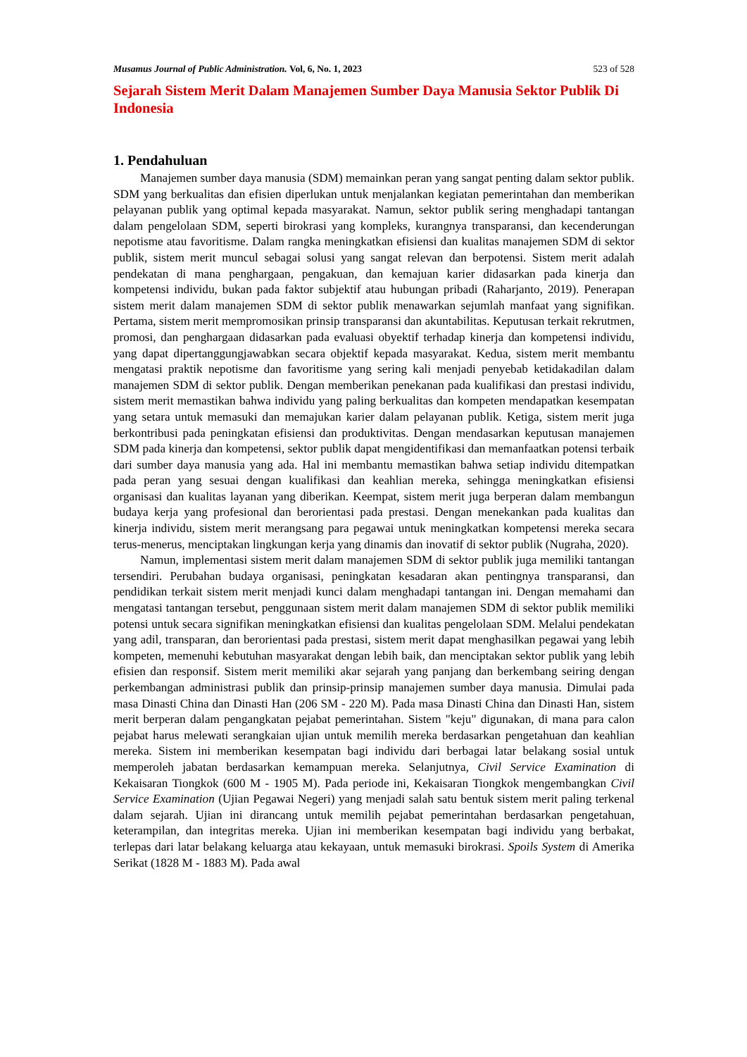Musamus Journal of Public Administration. Vol, 6, No. 1, 2023 523 of 528
Sejarah Sistem Merit Dalam Manajemen Sumber Daya Manusia Sektor Publik Di Indonesia
1. Pendahuluan
Manajemen sumber daya manusia (SDM) memainkan peran yang sangat penting dalam sektor publik. SDM yang berkualitas dan efisien diperlukan untuk menjalankan kegiatan pemerintahan dan memberikan pelayanan publik yang optimal kepada masyarakat. Namun, sektor publik sering menghadapi tantangan dalam pengelolaan SDM, seperti birokrasi yang kompleks, kurangnya transparansi, dan kecenderungan nepotisme atau favoritisme. Dalam rangka meningkatkan efisiensi dan kualitas manajemen SDM di sektor publik, sistem merit muncul sebagai solusi yang sangat relevan dan berpotensi. Sistem merit adalah pendekatan di mana penghargaan, pengakuan, dan kemajuan karier didasarkan pada kinerja dan kompetensi individu, bukan pada faktor subjektif atau hubungan pribadi (Raharjanto, 2019). Penerapan sistem merit dalam manajemen SDM di sektor publik menawarkan sejumlah manfaat yang signifikan. Pertama, sistem merit mempromosikan prinsip transparansi dan akuntabilitas. Keputusan terkait rekrutmen, promosi, dan penghargaan didasarkan pada evaluasi obyektif terhadap kinerja dan kompetensi individu, yang dapat dipertanggungjawabkan secara objektif kepada masyarakat. Kedua, sistem merit membantu mengatasi praktik nepotisme dan favoritisme yang sering kali menjadi penyebab ketidakadilan dalam manajemen SDM di sektor publik. Dengan memberikan penekanan pada kualifikasi dan prestasi individu, sistem merit memastikan bahwa individu yang paling berkualitas dan kompeten mendapatkan kesempatan yang setara untuk memasuki dan memajukan karier dalam pelayanan publik. Ketiga, sistem merit juga berkontribusi pada peningkatan efisiensi dan produktivitas. Dengan mendasarkan keputusan manajemen SDM pada kinerja dan kompetensi, sektor publik dapat mengidentifikasi dan memanfaatkan potensi terbaik dari sumber daya manusia yang ada. Hal ini membantu memastikan bahwa setiap individu ditempatkan pada peran yang sesuai dengan kualifikasi dan keahlian mereka, sehingga meningkatkan efisiensi organisasi dan kualitas layanan yang diberikan. Keempat, sistem merit juga berperan dalam membangun budaya kerja yang profesional dan berorientasi pada prestasi. Dengan menekankan pada kualitas dan kinerja individu, sistem merit merangsang para pegawai untuk meningkatkan kompetensi mereka secara terus-menerus, menciptakan lingkungan kerja yang dinamis dan inovatif di sektor publik (Nugraha, 2020).
Namun, implementasi sistem merit dalam manajemen SDM di sektor publik juga memiliki tantangan tersendiri. Perubahan budaya organisasi, peningkatan kesadaran akan pentingnya transparansi, dan pendidikan terkait sistem merit menjadi kunci dalam menghadapi tantangan ini. Dengan memahami dan mengatasi tantangan tersebut, penggunaan sistem merit dalam manajemen SDM di sektor publik memiliki potensi untuk secara signifikan meningkatkan efisiensi dan kualitas pengelolaan SDM. Melalui pendekatan yang adil, transparan, dan berorientasi pada prestasi, sistem merit dapat menghasilkan pegawai yang lebih kompeten, memenuhi kebutuhan masyarakat dengan lebih baik, dan menciptakan sektor publik yang lebih efisien dan responsif. Sistem merit memiliki akar sejarah yang panjang dan berkembang seiring dengan perkembangan administrasi publik dan prinsip-prinsip manajemen sumber daya manusia. Dimulai pada masa Dinasti China dan Dinasti Han (206 SM - 220 M). Pada masa Dinasti China dan Dinasti Han, sistem merit berperan dalam pengangkatan pejabat pemerintahan. Sistem "keju" digunakan, di mana para calon pejabat harus melewati serangkaian ujian untuk memilih mereka berdasarkan pengetahuan dan keahlian mereka. Sistem ini memberikan kesempatan bagi individu dari berbagai latar belakang sosial untuk memperoleh jabatan berdasarkan kemampuan mereka. Selanjutnya, Civil Service Examination di Kekaisaran Tiongkok (600 M - 1905 M). Pada periode ini, Kekaisaran Tiongkok mengembangkan Civil Service Examination (Ujian Pegawai Negeri) yang menjadi salah satu bentuk sistem merit paling terkenal dalam sejarah. Ujian ini dirancang untuk memilih pejabat pemerintahan berdasarkan pengetahuan, keterampilan, dan integritas mereka. Ujian ini memberikan kesempatan bagi individu yang berbakat, terlepas dari latar belakang keluarga atau kekayaan, untuk memasuki birokrasi. Spoils System di Amerika Serikat (1828 M - 1883 M). Pada awal